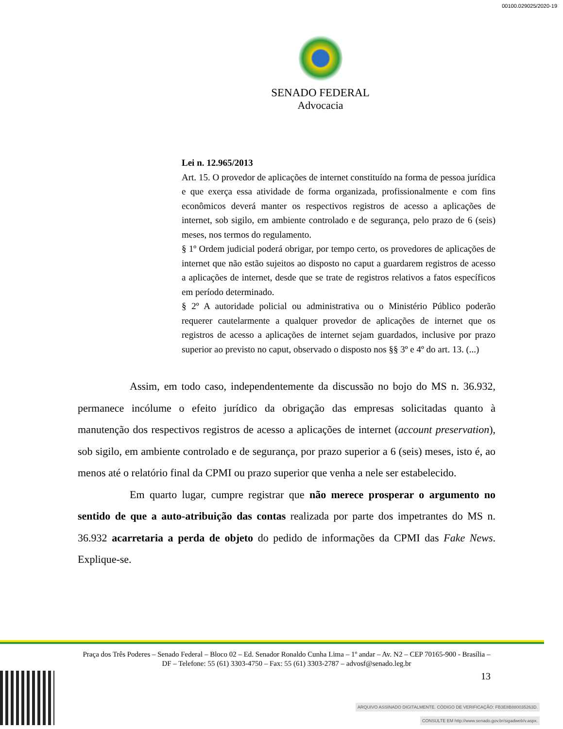00100.029025/2020-19
SENADO FEDERAL
Advocacia
Lei n. 12.965/2013
Art. 15. O provedor de aplicações de internet constituído na forma de pessoa jurídica e que exerça essa atividade de forma organizada, profissionalmente e com fins econômicos deverá manter os respectivos registros de acesso a aplicações de internet, sob sigilo, em ambiente controlado e de segurança, pelo prazo de 6 (seis) meses, nos termos do regulamento.
§ 1º Ordem judicial poderá obrigar, por tempo certo, os provedores de aplicações de internet que não estão sujeitos ao disposto no caput a guardarem registros de acesso a aplicações de internet, desde que se trate de registros relativos a fatos específicos em período determinado.
§ 2º A autoridade policial ou administrativa ou o Ministério Público poderão requerer cautelarmente a qualquer provedor de aplicações de internet que os registros de acesso a aplicações de internet sejam guardados, inclusive por prazo superior ao previsto no caput, observado o disposto nos §§ 3º e 4º do art. 13. (...)
Assim, em todo caso, independentemente da discussão no bojo do MS n. 36.932, permanece incólume o efeito jurídico da obrigação das empresas solicitadas quanto à manutenção dos respectivos registros de acesso a aplicações de internet (account preservation), sob sigilo, em ambiente controlado e de segurança, por prazo superior a 6 (seis) meses, isto é, ao menos até o relatório final da CPMI ou prazo superior que venha a nele ser estabelecido.
Em quarto lugar, cumpre registrar que não merece prosperar o argumento no sentido de que a auto-atribuição das contas realizada por parte dos impetrantes do MS n. 36.932 acarretaria a perda de objeto do pedido de informações da CPMI das Fake News. Explique-se.
Praça dos Três Poderes – Senado Federal – Bloco 02 – Ed. Senador Ronaldo Cunha Lima – 1º andar – Av. N2 – CEP 70165-900 - Brasília – DF – Telefone: 55 (61) 3303-4750 – Fax: 55 (61) 3303-2787 – advosf@senado.leg.br
13
ARQUIVO ASSINADO DIGITALMENTE. CÓDIGO DE VERIFICAÇÃO: FB3E8B880035263D.
CONSULTE EM http://www.senado.gov.br/sigadweb/v.aspx.